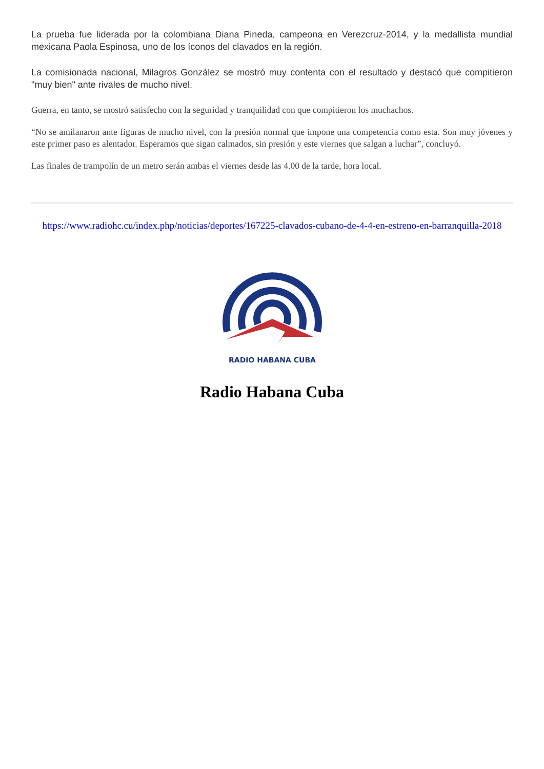La prueba fue liderada por la colombiana Diana Pineda, campeona en Verezcruz-2014, y la medallista mundial mexicana Paola Espinosa, uno de los íconos del clavados en la región.
La comisionada nacional, Milagros González se mostró muy contenta con el resultado y destacó que compitieron "muy bien" ante rivales de mucho nivel.
Guerra, en tanto, se mostró satisfecho con la seguridad y tranquilidad con que compitieron los muchachos.
“No se amilanaron ante figuras de mucho nivel, con la presión normal que impone una competencia como esta. Son muy jóvenes y este primer paso es alentador. Esperamos que sigan calmados, sin presión y este viernes que salgan a luchar”, concluyó.
Las finales de trampolín de un metro serán ambas el viernes desde las 4.00 de la tarde, hora local.
https://www.radiohc.cu/index.php/noticias/deportes/167225-clavados-cubano-de-4-4-en-estreno-en-barranquilla-2018
RADIO HABANA CUBA
Radio Habana Cuba